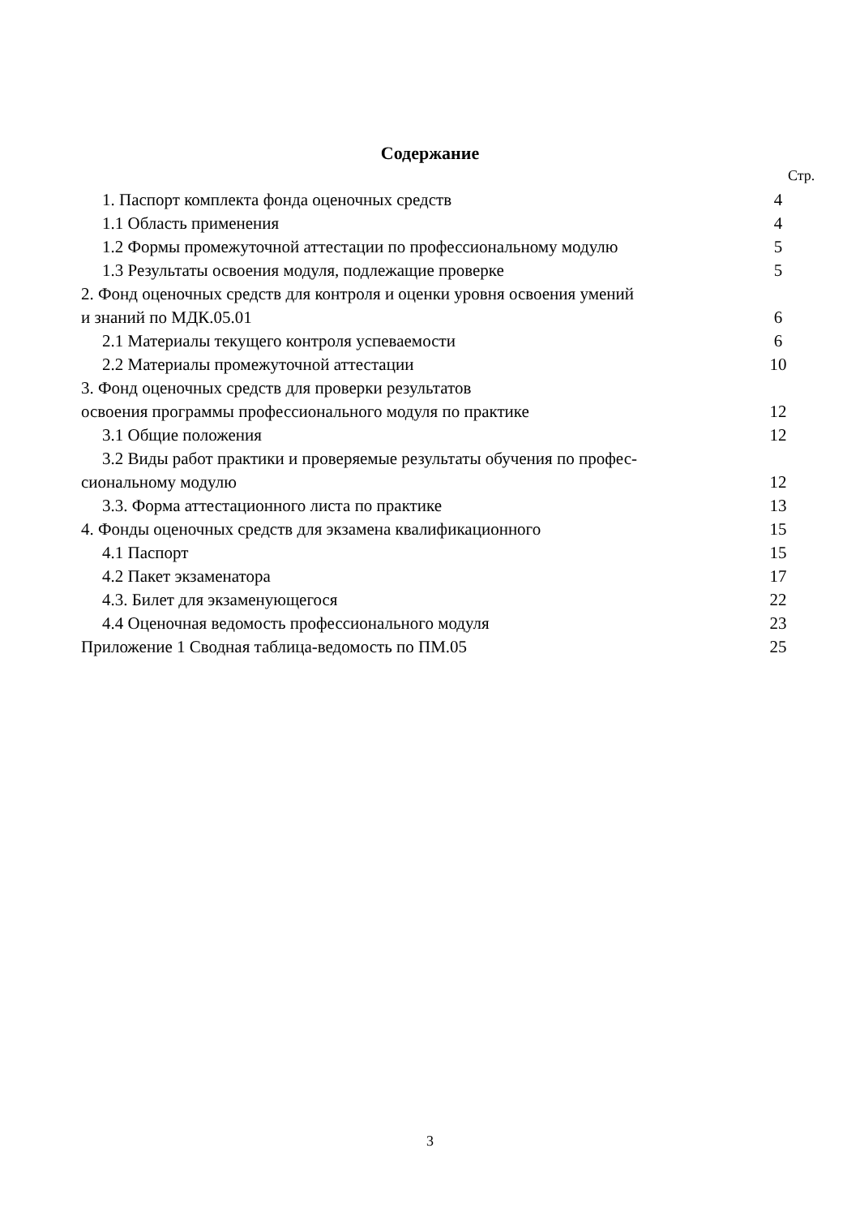Содержание
Стр.
1. Паспорт комплекта фонда оценочных средств 4
1.1 Область применения 4
1.2 Формы промежуточной аттестации по профессиональному модулю 5
1.3 Результаты освоения модуля, подлежащие проверке 5
2. Фонд оценочных средств для контроля и оценки уровня освоения умений
и знаний по МДК.05.01 6
2.1 Материалы текущего контроля успеваемости 6
2.2 Материалы промежуточной аттестации 10
3. Фонд оценочных средств для проверки результатов
освоения программы профессионального модуля по практике 12
3.1 Общие положения 12
3.2 Виды работ практики и проверяемые результаты обучения по профес-
сиональному модулю 12
3.3. Форма аттестационного листа по практике 13
4. Фонды оценочных средств для экзамена квалификационного 15
4.1 Паспорт 15
4.2 Пакет экзаменатора 17
4.3. Билет для экзаменующегося 22
4.4 Оценочная ведомость профессионального модуля 23
Приложение 1 Сводная таблица-ведомость по ПМ.05 25
3